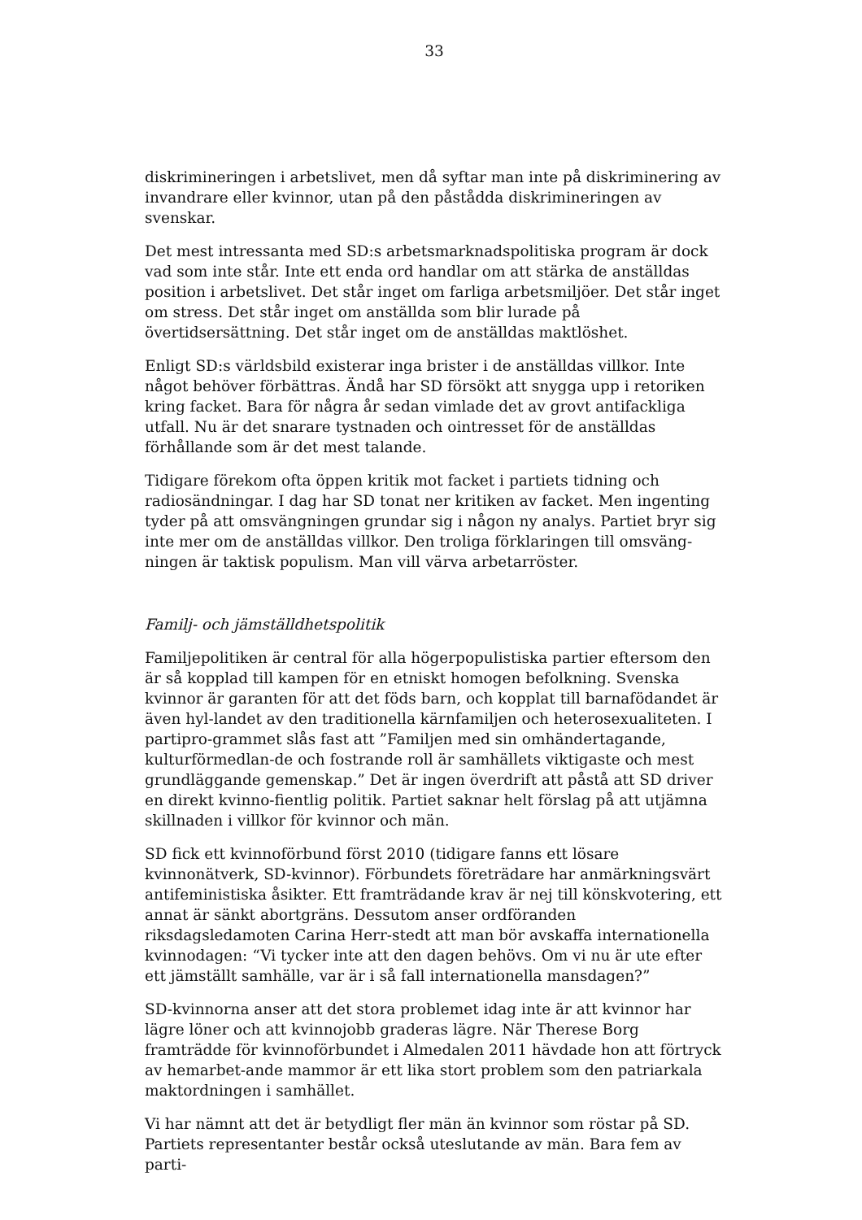33
diskrimineringen i arbetslivet, men då syftar man inte på diskriminering av invandrare eller kvinnor, utan på den påstådda diskrimineringen av svenskar.
Det mest intressanta med SD:s arbetsmarknadspolitiska program är dock vad som inte står. Inte ett enda ord handlar om att stärka de anställdas position i arbetslivet. Det står inget om farliga arbetsmiljöer. Det står inget om stress. Det står inget om anställda som blir lurade på övertidsersättning. Det står inget om de anställdas maktlöshet.
Enligt SD:s världsbild existerar inga brister i de anställdas villkor. Inte något behöver förbättras. Ändå har SD försökt att snygga upp i retoriken kring facket. Bara för några år sedan vimlade det av grovt antifackliga utfall. Nu är det snarare tystnaden och ointresset för de anställdas förhållande som är det mest talande.
Tidigare förekom ofta öppen kritik mot facket i partiets tidning och radiosändningar. I dag har SD tonat ner kritiken av facket. Men ingenting tyder på att omsvängningen grundar sig i någon ny analys. Partiet bryr sig inte mer om de anställdas villkor. Den troliga förklaringen till omsväng-ningen är taktisk populism. Man vill värva arbetarröster.
Familj- och jämställdhetspolitik
Familjepolitiken är central för alla högerpopulistiska partier eftersom den är så kopplad till kampen för en etniskt homogen befolkning. Svenska kvinnor är garanten för att det föds barn, och kopplat till barnafödandet är även hyl-landet av den traditionella kärnfamiljen och heterosexualiteten. I partipro-grammet slås fast att ”Familjen med sin omhändertagande, kulturförmedlan-de och fostrande roll är samhällets viktigaste och mest grundläggande gemenskap.” Det är ingen överdrift att påstå att SD driver en direkt kvinno-fientlig politik. Partiet saknar helt förslag på att utjämna skillnaden i villkor för kvinnor och män.
SD fick ett kvinnoförbund först 2010 (tidigare fanns ett lösare kvinnonätverk, SD-kvinnor). Förbundets företrädare har anmärkningsvärt antifeministiska åsikter. Ett framträdande krav är nej till könskvotering, ett annat är sänkt abortgräns. Dessutom anser ordföranden riksdagsledamoten Carina Herr-stedt att man bör avskaffa internationella kvinnodagen: “Vi tycker inte att den dagen behövs. Om vi nu är ute efter ett jämställt samhälle, var är i så fall internationella mansdagen?”
SD-kvinnorna anser att det stora problemet idag inte är att kvinnor har lägre löner och att kvinnojobb graderas lägre. När Therese Borg framträdde för kvinnoförbundet i Almedalen 2011 hävdade hon att förtryck av hemarbet-ande mammor är ett lika stort problem som den patriarkala maktordningen i samhället.
Vi har nämnt att det är betydligt fler män än kvinnor som röstar på SD. Partiets representanter består också uteslutande av män. Bara fem av parti-